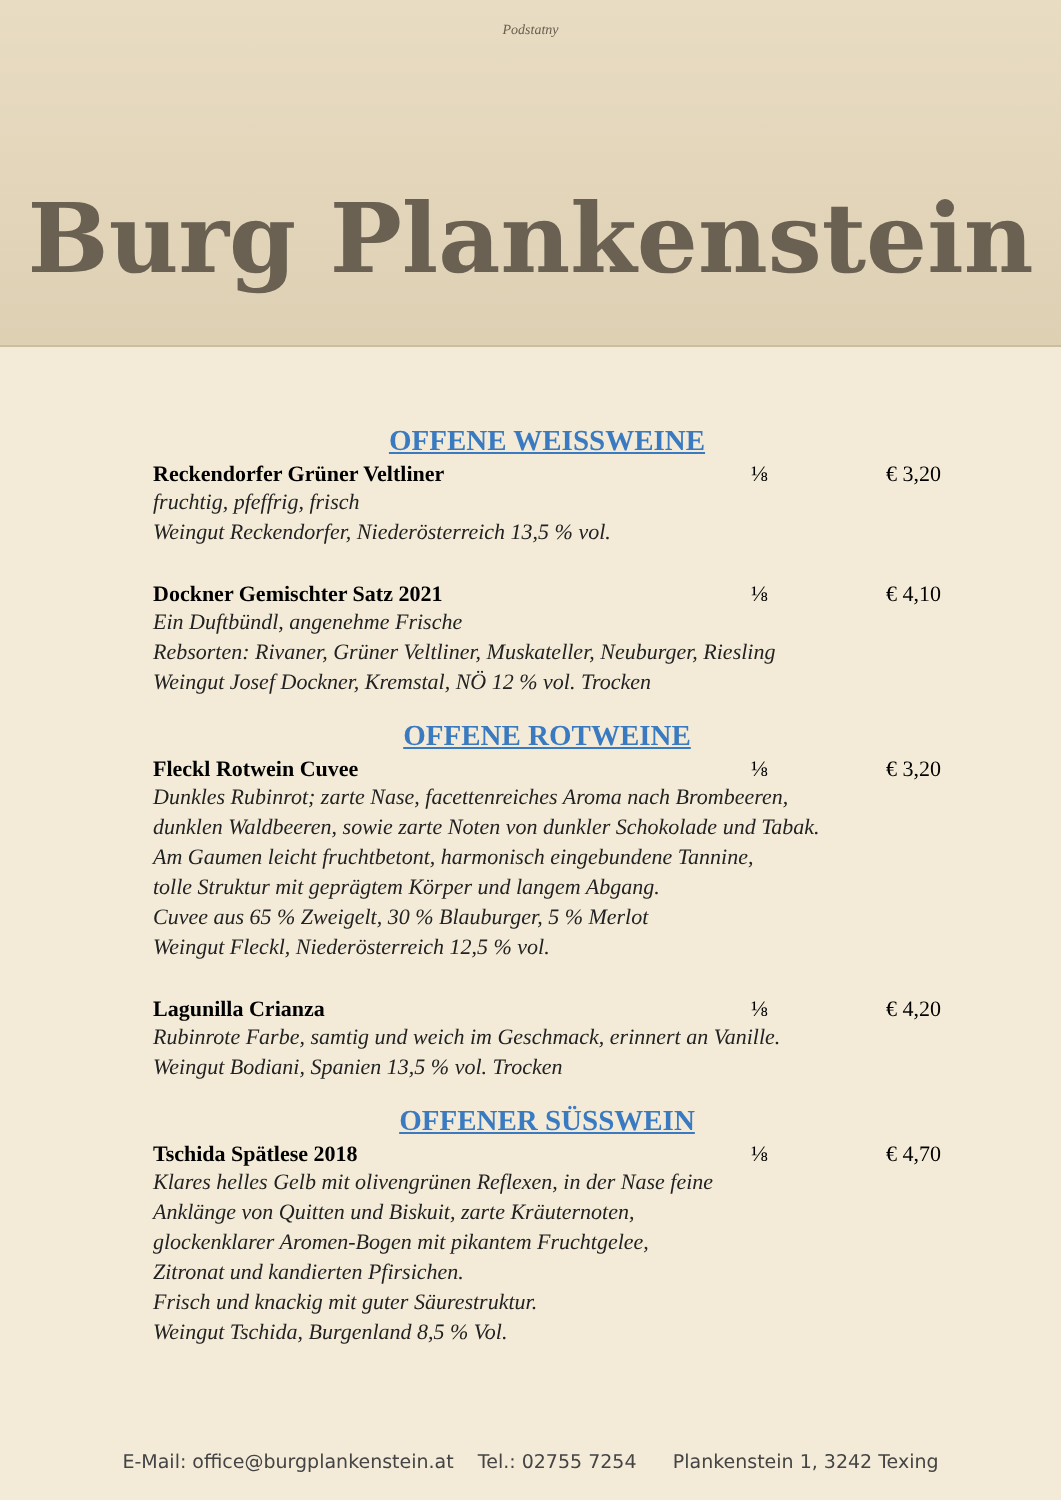Podstatny
Burg Plankenstein
OFFENE WEISSWEINE
Reckendorfer Grüner Veltliner ⅛ € 3,20
fruchtig, pfeffrig, frisch
Weingut Reckendorfer, Niederösterreich 13,5 % vol.
Dockner Gemischter Satz 2021 ⅛ € 4,10
Ein Duftbündl, angenehme Frische
Rebsorten: Rivaner, Grüner Veltliner, Muskateller, Neuburger, Riesling
Weingut Josef Dockner, Kremstal, NÖ 12 % vol. Trocken
OFFENE ROTWEINE
Fleckl Rotwein Cuvee ⅛ € 3,20
Dunkles Rubinrot; zarte Nase, facettenreiches Aroma nach Brombeeren,
dunklen Waldbeeren, sowie zarte Noten von dunkler Schokolade und Tabak.
Am Gaumen leicht fruchtbetont, harmonisch eingebundene Tannine,
tolle Struktur mit geprägtem Körper und langem Abgang.
Cuvee aus 65 % Zweigelt, 30 % Blauburger, 5 % Merlot
Weingut Fleckl, Niederösterreich 12,5 % vol.
Lagunilla Crianza ⅛ € 4,20
Rubinrote Farbe, samtig und weich im Geschmack, erinnert an Vanille.
Weingut Bodiani, Spanien 13,5 % vol. Trocken
OFFENER SÜSSWEIN
Tschida Spätlese 2018 ⅛ € 4,70
Klares helles Gelb mit olivengrünen Reflexen, in der Nase feine
Anklänge von Quitten und Biskuit, zarte Kräuternoten,
glockenklarer Aromen-Bogen mit pikantem Fruchtgelee,
Zitronat und kandierten Pfirsichen.
Frisch und knackig mit guter Säurestruktur.
Weingut Tschida, Burgenland 8,5 % Vol.
E-Mail: office@burgplankenstein.at Tel.: 02755 7254 Plankenstein 1, 3242 Texing